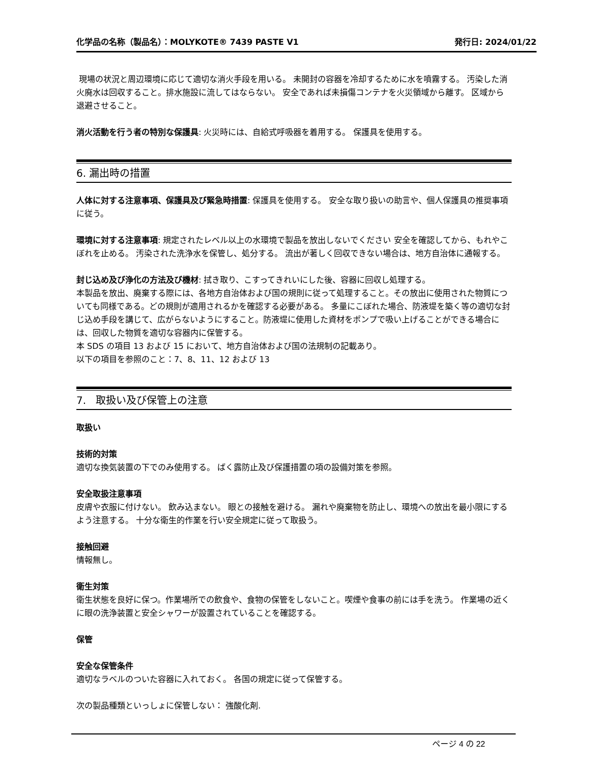化学品の名称（製品名）：MOLYKOTE® 7439 PASTE V1 発行日: 2024/01/22
現場の状況と周辺環境に応じて適切な消火手段を用いる。 未開封の容器を冷却するために水を噴霧する。 汚染した消火廃水は回収すること。排水施設に流してはならない。 安全であれば未損傷コンテナを火災領域から離す。 区域から退避させること。
消火活動を行う者の特別な保護具: 火災時には、自給式呼吸器を着用する。 保護具を使用する。
6. 漏出時の措置
人体に対する注意事項、保護具及び緊急時措置: 保護具を使用する。 安全な取り扱いの助言や、個人保護具の推奨事項に従う。
環境に対する注意事項: 規定されたレベル以上の水環境で製品を放出しないでください 安全を確認してから、もれやこぼれを止める。 汚染された洗浄水を保管し、処分する。 流出が著しく回収できない場合は、地方自治体に通報する。
封じ込め及び浄化の方法及び機材: 拭き取り、こすってきれいにした後、容器に回収し処理する。
本製品を放出、廃棄する際には、各地方自治体および国の規則に従って処理すること。その放出に使用された物質についても同様である。どの規則が適用されるかを確認する必要がある。 多量にこぼれた場合、防液堤を築く等の適切な封じ込め手段を講じて、広がらないようにすること。防液堤に使用した資材をポンプで吸い上げることができる場合には、回収した物質を適切な容器内に保管する。
本 SDS の項目 13 および 15 において、地方自治体および国の法規制の記載あり。
以下の項目を参照のこと：7、8、11、12 および 13
7. 取扱い及び保管上の注意
取扱い
技術的対策
適切な換気装置の下でのみ使用する。 ばく露防止及び保護措置の項の設備対策を参照。
安全取扱注意事項
皮膚や衣服に付けない。 飲み込まない。 眼との接触を避ける。 漏れや廃棄物を防止し、環境への放出を最小限にするよう注意する。 十分な衛生的作業を行い安全規定に従って取扱う。
接触回避
情報無し。
衛生対策
衛生状態を良好に保つ。作業場所での飲食や、食物の保管をしないこと。喫煙や食事の前には手を洗う。 作業場の近くに眼の洗浄装置と安全シャワーが設置されていることを確認する。
保管
安全な保管条件
適切なラベルのついた容器に入れておく。 各国の規定に従って保管する。
次の製品種類といっしょに保管しない： 強酸化剤.
ページ 4 の 22